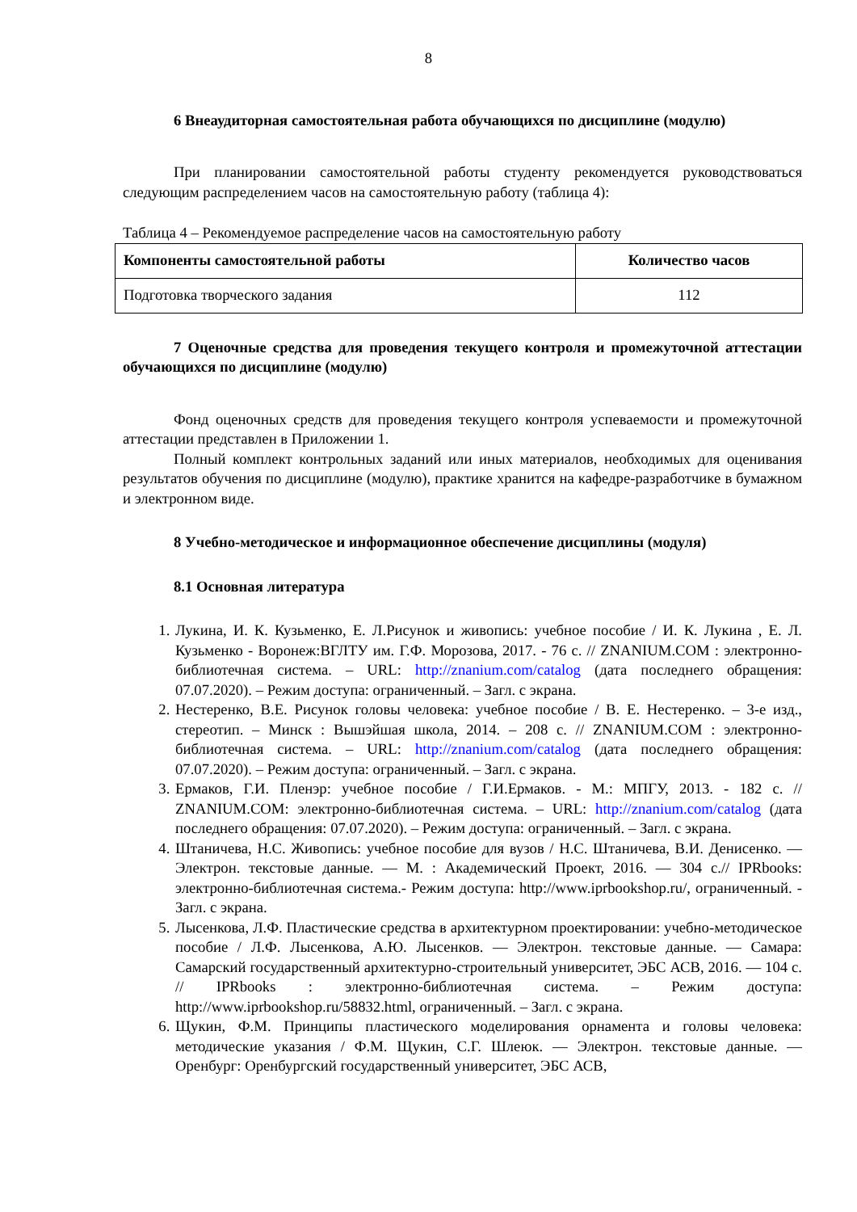8
6 Внеаудиторная самостоятельная работа обучающихся по дисциплине (модулю)
При планировании самостоятельной работы студенту рекомендуется руководствоваться следующим распределением часов на самостоятельную работу (таблица 4):
Таблица 4 – Рекомендуемое распределение часов на самостоятельную работу
| Компоненты самостоятельной работы | Количество часов |
| --- | --- |
| Подготовка творческого задания | 112 |
7 Оценочные средства для проведения текущего контроля и промежуточной аттестации обучающихся по дисциплине (модулю)
Фонд оценочных средств для проведения текущего контроля успеваемости и промежуточной аттестации представлен в Приложении 1.
Полный комплект контрольных заданий или иных материалов, необходимых для оценивания результатов обучения по дисциплине (модулю), практике хранится на кафедре-разработчике в бумажном и электронном виде.
8 Учебно-методическое и информационное обеспечение дисциплины (модуля)
8.1 Основная литература
1. Лукина, И. К. Кузьменко, Е. Л.Рисунок и живопись: учебное пособие / И. К. Лукина , Е. Л. Кузьменко - Воронеж:ВГЛТУ им. Г.Ф. Морозова, 2017. - 76 с. // ZNANIUM.COM : электронно-библиотечная система. – URL: http://znanium.com/catalog (дата последнего обращения: 07.07.2020). – Режим доступа: ограниченный. – Загл. с экрана.
2. Нестеренко, В.Е. Рисунок головы человека: учебное пособие / В. Е. Нестеренко. – 3-е изд., стереотип. – Минск : Вышэйшая школа, 2014. – 208 с. // ZNANIUM.COM : электронно-библиотечная система. – URL: http://znanium.com/catalog (дата последнего обращения: 07.07.2020). – Режим доступа: ограниченный. – Загл. с экрана.
3. Ермаков, Г.И. Пленэр: учебное пособие / Г.И.Ермаков. - М.: МПГУ, 2013. - 182 с. // ZNANIUM.COM: электронно-библиотечная система. – URL: http://znanium.com/catalog (дата последнего обращения: 07.07.2020). – Режим доступа: ограниченный. – Загл. с экрана.
4. Штаничева, Н.С. Живопись: учебное пособие для вузов / Н.С. Штаничева, В.И. Денисенко. — Электрон. текстовые данные. — М. : Академический Проект, 2016. — 304 с.// IPRbooks: электронно-библиотечная система.- Режим доступа: http://www.iprbookshop.ru/, ограниченный. - Загл. с экрана.
5. Лысенкова, Л.Ф. Пластические средства в архитектурном проектировании: учебно-методическое пособие / Л.Ф. Лысенкова, А.Ю. Лысенков. — Электрон. текстовые данные. — Самара: Самарский государственный архитектурно-строительный университет, ЭБС АСВ, 2016. — 104 с. // IPRbooks : электронно-библиотечная система. – Режим доступа: http://www.iprbookshop.ru/58832.html, ограниченный. – Загл. с экрана.
6. Щукин, Ф.М. Принципы пластического моделирования орнамента и головы человека: методические указания / Ф.М. Щукин, С.Г. Шлеюк. — Электрон. текстовые данные. — Оренбург: Оренбургский государственный университет, ЭБС АСВ,